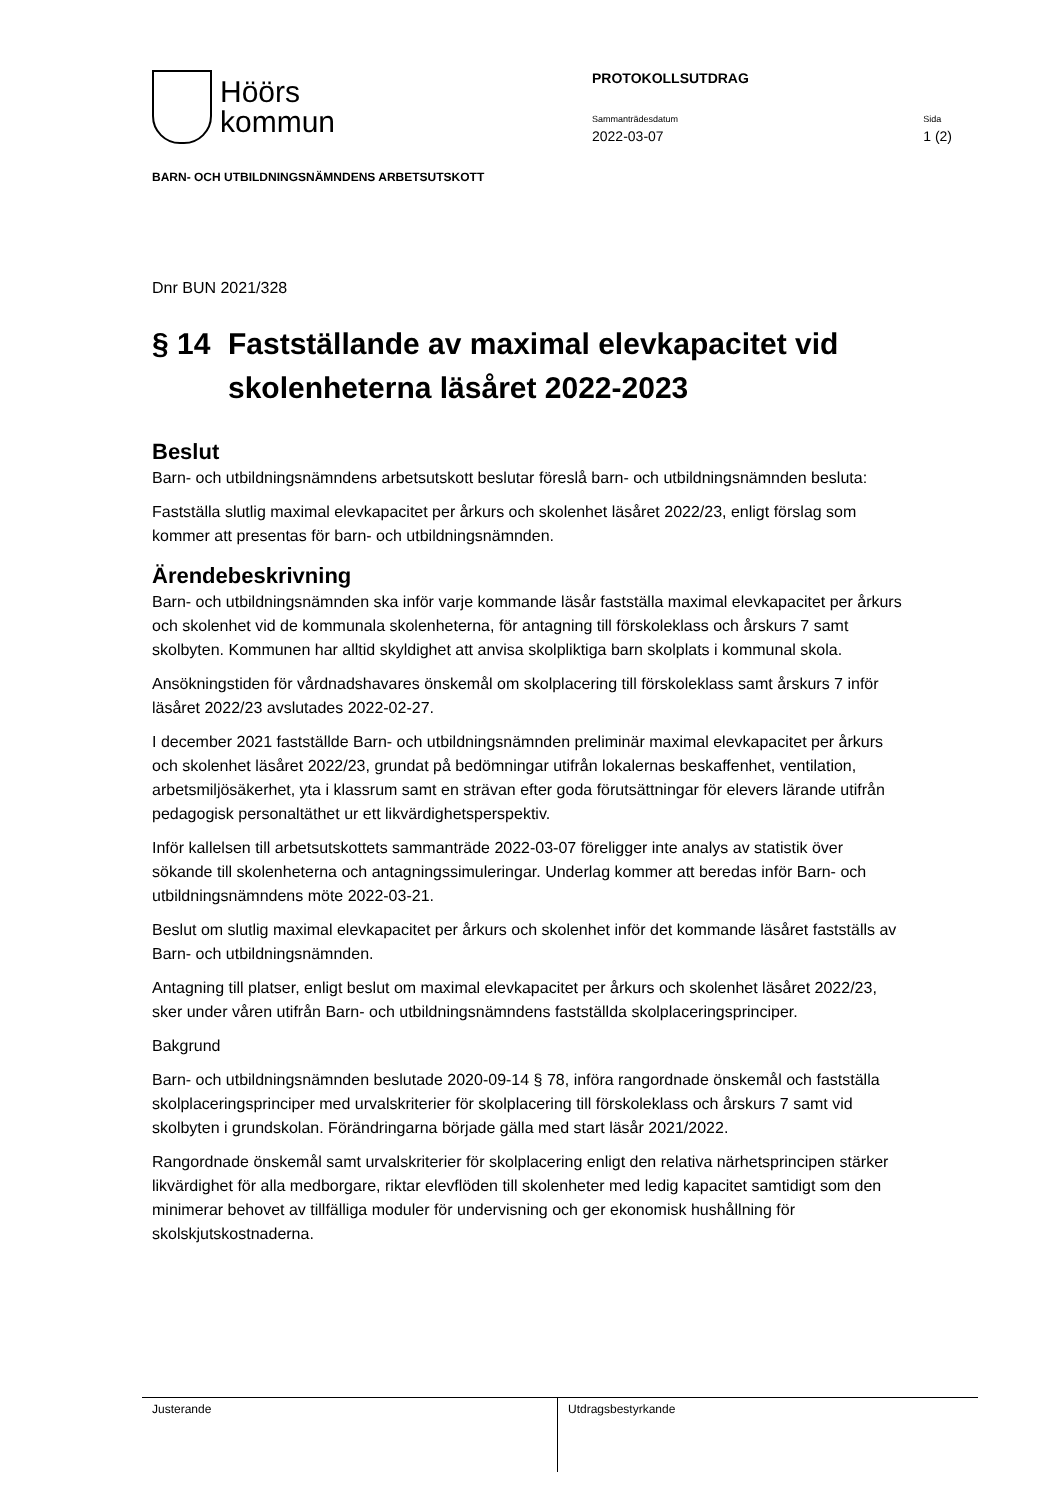Höörs
kommun
PROTOKOLLSUTDRAG
Sammanträdesdatum
2022-03-07
Sida
1 (2)
BARN- OCH UTBILDNINGSNÄMNDENS ARBETSUTSKOTT
Dnr BUN 2021/328
§ 14 Fastställande av maximal elevkapacitet vid skolenheterna läsåret 2022-2023
Beslut
Barn- och utbildningsnämndens arbetsutskott beslutar föreslå barn- och utbildningsnämnden besluta:
Fastställa slutlig maximal elevkapacitet per årkurs och skolenhet läsåret 2022/23, enligt förslag som kommer att presentas för barn- och utbildningsnämnden.
Ärendebeskrivning
Barn- och utbildningsnämnden ska inför varje kommande läsår fastställa maximal elevkapacitet per årkurs och skolenhet vid de kommunala skolenheterna, för antagning till förskoleklass och årskurs 7 samt skolbyten. Kommunen har alltid skyldighet att anvisa skolpliktiga barn skolplats i kommunal skola.
Ansökningstiden för vårdnadshavares önskemål om skolplacering till förskoleklass samt årskurs 7 inför läsåret 2022/23 avslutades 2022-02-27.
I december 2021 fastställde Barn- och utbildningsnämnden preliminär maximal elevkapacitet per årkurs och skolenhet läsåret 2022/23, grundat på bedömningar utifrån lokalernas beskaffenhet, ventilation, arbetsmiljösäkerhet, yta i klassrum samt en strävan efter goda förutsättningar för elevers lärande utifrån pedagogisk personaltäthet ur ett likvärdighetsperspektiv.
Inför kallelsen till arbetsutskottets sammanträde 2022-03-07 föreligger inte analys av statistik över sökande till skolenheterna och antagningssimuleringar. Underlag kommer att beredas inför Barn- och utbildningsnämndens möte 2022-03-21.
Beslut om slutlig maximal elevkapacitet per årkurs och skolenhet inför det kommande läsåret fastställs av Barn- och utbildningsnämnden.
Antagning till platser, enligt beslut om maximal elevkapacitet per årkurs och skolenhet läsåret 2022/23, sker under våren utifrån Barn- och utbildningsnämndens fastställda skolplaceringsprinciper.
Bakgrund
Barn- och utbildningsnämnden beslutade 2020-09-14 § 78, införa rangordnade önskemål och fastställa skolplaceringsprinciper med urvalskriterier för skolplacering till förskoleklass och årskurs 7 samt vid skolbyten i grundskolan. Förändringarna började gälla med start läsår 2021/2022.
Rangordnade önskemål samt urvalskriterier för skolplacering enligt den relativa närhetsprincipen stärker likvärdighet för alla medborgare, riktar elevflöden till skolenheter med ledig kapacitet samtidigt som den minimerar behovet av tillfälliga moduler för undervisning och ger ekonomisk hushållning för skolskjutskostnaderna.
Justerande Utdragsbestyrkande